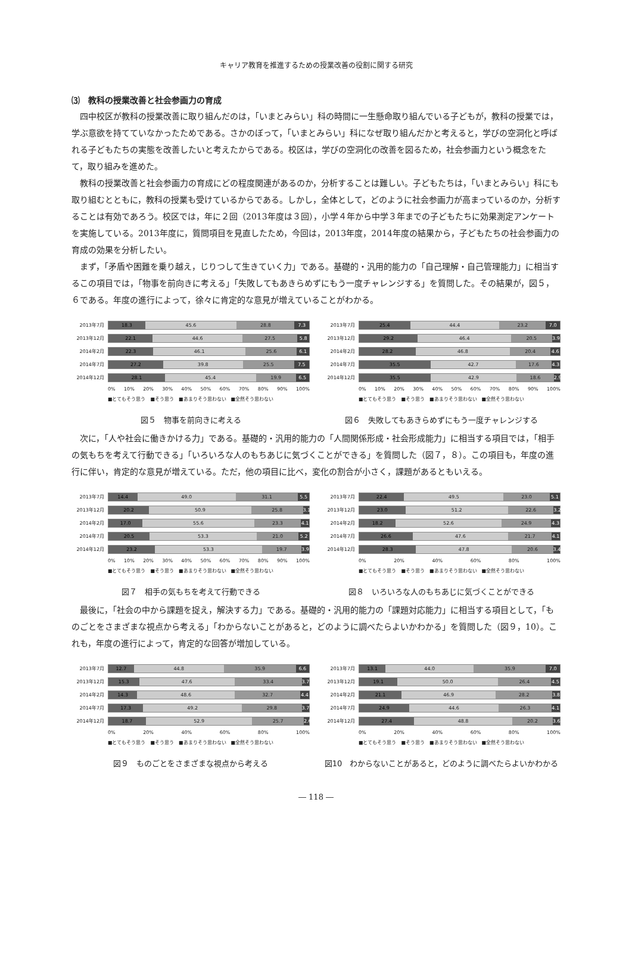キャリア教育を推進するための授業改善の役割に関する研究
⑶　教科の授業改善と社会参画力の育成
四中校区が教科の授業改善に取り組んだのは，「いまとみらい」科の時間に一生懸命取り組んでいる子どもが，教科の授業では，学ぶ意欲を持てていなかったためである。さかのぼって，「いまとみらい」科になぜ取り組んだかと考えると，学びの空洞化と呼ばれる子どもたちの実態を改善したいと考えたからである。校区は，学びの空洞化の改善を図るため，社会参画力という概念をたて，取り組みを進めた。
教科の授業改善と社会参画力の育成にどの程度関連があるのか，分析することは難しい。子どもたちは，「いまとみらい」科にも取り組むとともに，教科の授業も受けているからである。しかし，全体として，どのように社会参画力が高まっているのか，分析することは有効であろう。校区では，年に２回（2013年度は３回），小学４年から中学３年までの子どもたちに効果測定アンケートを実施している。2013年度に，質問項目を見直したため，今回は，2013年度，2014年度の結果から，子どもたちの社会参画力の育成の効果を分析したい。
まず，「矛盾や困難を乗り越え，じりつして生きていく力」である。基礎的・汎用的能力の「自己理解・自己管理能力」に相当するこの項目では，「物事を前向きに考える」「失敗してもあきらめずにもう一度チャレンジする」を質問した。その結果が，図５，６である。年度の進行によって，徐々に肯定的な意見が増えていることがわかる。
2013年7月
18.3 45.6 28.8 7.3
2013年12月
22.1 44.6 27.5 5.8
2014年2月
22.3 46.1 25.6 6.1
2014年7月
27.2 39.8 25.5 7.5
2014年12月
28.1 45.4 19.9 6.5
0% 10% 20% 30% 40% 50% 60% 70% 80% 90% 100%
■とてもそう思う　■そう思う　■あまりそう思わない　■全然そう思わない
図５　物事を前向きに考える
2013年7月
25.4 44.4 23.2 7.0
2013年12月
29.2 46.4 20.5 3.9
2014年2月
28.2 46.8 20.4 4.6
2014年7月
35.5 42.7 17.6 4.3
2014年12月
35.5 42.9 18.6 2.9
0% 10% 20% 30% 40% 50% 60% 70% 80% 90% 100%
■とてもそう思う　■そう思う　■あまりそう思わない　■全然そう思わない
図６　失敗してもあきらめずにもう一度チャレンジする
次に，「人や社会に働きかける力」である。基礎的・汎用的能力の「人間関係形成・社会形成能力」に相当する項目では，「相手の気もちを考えて行動できる」「いろいろな人のもちあじに気づくことができる」を質問した（図７，８）。この項目も，年度の進行に伴い，肯定的な意見が増えている。ただ，他の項目に比べ，変化の割合が小さく，課題があるともいえる。
2013年7月
14.4 49.0 31.1 5.5
2013年12月
20.2 50.9 25.8 3.1
2014年2月
17.0 55.6 23.3 4.1
2014年7月
20.5 53.3 21.0 5.2
2014年12月
23.2 53.3 19.7 3.9
0% 10% 20% 30% 40% 50% 60% 70% 80% 90% 100%
■とてもそう思う　■そう思う　■あまりそう思わない　■全然そう思わない
図７　相手の気もちを考えて行動できる
2013年7月
22.4 49.5 23.0 5.1
2013年12月
23.0 51.2 22.6 3.2
2014年2月
18.2 52.6 24.9 4.3
2014年7月
26.6 47.6 21.7 4.1
2014年12月
28.3 47.8 20.6 3.4
0% 20% 40% 60% 80% 100%
■とてもそう思う　■そう思う　■あまりそう思わない　■全然そう思わない
図８　いろいろな人のもちあじに気づくことができる
最後に，「社会の中から課題を捉え，解決する力」である。基礎的・汎用的能力の「課題対応能力」に相当する項目として，「ものごとをさまざまな視点から考える」「わからないことがあると，どのように調べたらよいかわかる」を質問した（図９，10）。これも，年度の進行によって，肯定的な回答が増加している。
2013年7月
12.7 44.8 35.9 6.6
2013年12月
15.3 47.6 33.4 3.7
2014年2月
14.3 48.6 32.7 4.4
2014年7月
17.3 49.2 29.8 3.7
2014年12月
18.7 52.9 25.7 2.6
0% 20% 40% 60% 80% 100%
■とてもそう思う　■そう思う　■あまりそう思わない　■全然そう思わない
図９　ものごとをさまざまな視点から考える
2013年7月
13.1 44.0 35.9 7.0
2013年12月
19.1 50.0 26.4 4.5
2014年2月
21.1 46.9 28.2 3.8
2014年7月
24.9 44.6 26.3 4.1
2014年12月
27.4 48.8 20.2 3.6
0% 20% 40% 60% 80% 100%
■とてもそう思う　■そう思う　■あまりそう思わない　■全然そう思わない
図10　わからないことがあると，どのように調べたらよいかわかる
― 118 ―